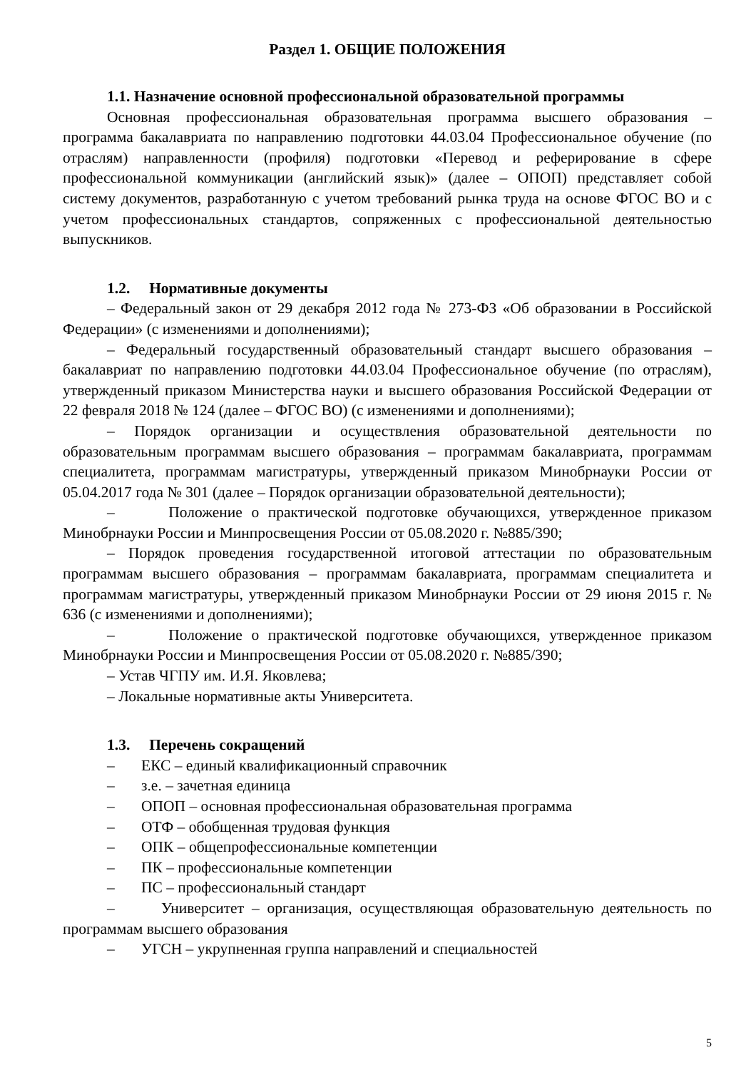Раздел 1. ОБЩИЕ ПОЛОЖЕНИЯ
1.1. Назначение основной профессиональной образовательной программы
Основная профессиональная образовательная программа высшего образования – программа бакалавриата по направлению подготовки 44.03.04 Профессиональное обучение (по отраслям) направленности (профиля) подготовки «Перевод и реферирование в сфере профессиональной коммуникации (английский язык)» (далее – ОПОП) представляет собой систему документов, разработанную с учетом требований рынка труда на основе ФГОС ВО и с учетом профессиональных стандартов, сопряженных с профессиональной деятельностью выпускников.
1.2. Нормативные документы
– Федеральный закон от 29 декабря 2012 года № 273-ФЗ «Об образовании в Российской Федерации» (с изменениями и дополнениями);
– Федеральный государственный образовательный стандарт высшего образования – бакалавриат по направлению подготовки 44.03.04 Профессиональное обучение (по отраслям), утвержденный приказом Министерства науки и высшего образования Российской Федерации от 22 февраля 2018 № 124 (далее – ФГОС ВО) (с изменениями и дополнениями);
– Порядок организации и осуществления образовательной деятельности по образовательным программам высшего образования – программам бакалавриата, программам специалитета, программам магистратуры, утвержденный приказом Минобрнауки России от 05.04.2017 года № 301 (далее – Порядок организации образовательной деятельности);
– Положение о практической подготовке обучающихся, утвержденное приказом Минобрнауки России и Минпросвещения России от 05.08.2020 г. №885/390;
– Порядок проведения государственной итоговой аттестации по образовательным программам высшего образования – программам бакалавриата, программам специалитета и программам магистратуры, утвержденный приказом Минобрнауки России от 29 июня 2015 г. № 636 (с изменениями и дополнениями);
– Положение о практической подготовке обучающихся, утвержденное приказом Минобрнауки России и Минпросвещения России от 05.08.2020 г. №885/390;
– Устав ЧГПУ им. И.Я. Яковлева;
– Локальные нормативные акты Университета.
1.3. Перечень сокращений
– ЕКС – единый квалификационный справочник
– з.е. – зачетная единица
– ОПОП – основная профессиональная образовательная программа
– ОТФ – обобщенная трудовая функция
– ОПК – общепрофессиональные компетенции
– ПК – профессиональные компетенции
– ПС – профессиональный стандарт
– Университет – организация, осуществляющая образовательную деятельность по программам высшего образования
– УГСН – укрупненная группа направлений и специальностей
5